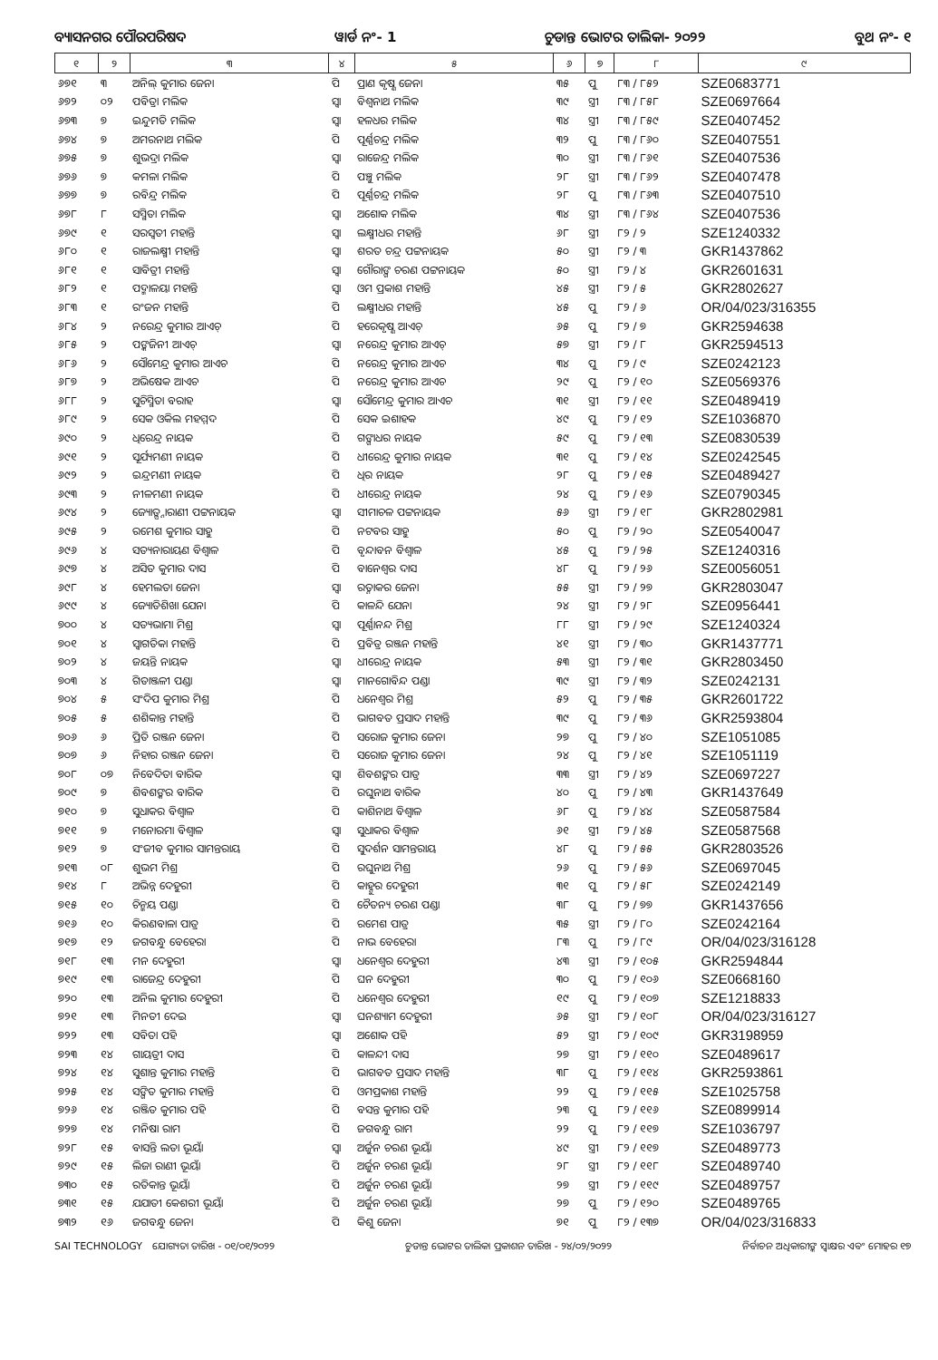ବ୍ୟାସନଗର ପୌରପରିଷଦ ୱାର୍ଡ ନଂ- 1 ଚୁଡାନ୍ତ ଭୋଟର ତାଲିକା- ୨୦୨୨ ବୁଥ ନଂ- ୧
| ୧ | ୨ | ୩ | ୪ | ୫ | ୬ | ୭ | ୮ | ୯ |
| --- | --- | --- | --- | --- | --- | --- | --- | --- |
| ୬୭୧ | ୩ | ଅନିଲ୍ କୁମାର ଜେନା | ପି | ପ୍ରାଣ କୃଷ୍ଣ ଜେନା | ୩୫ | ପୁ | ୮୩ / ୮୫୨ | SZE0683771 |
| ୬୭୨ | ୦୨ | ପବିତ୍ରା ମଲିକ | ସ୍ୱା | ବିଶ୍ୱନାଥ ମଲିକ | ୩୯ | ସ୍ତ୍ରୀ | ୮୩ / ୮୫୮ | SZE0697664 |
| ୬୭୩ | ୭ | ଇନ୍ଦୁମତି ମଲିକ | ସ୍ୱା | ହଳଧର ମଲିକ | ୩୪ | ସ୍ତ୍ରୀ | ୮୩ / ୮୫୯ | SZE0407452 |
| ୬୭୪ | ୭ | ଅମରନାଥ ମଲିକ | ପି | ପୂର୍ଣ୍ଣଚନ୍ଦ୍ର ମଲିକ | ୩୨ | ପୁ | ୮୩ / ୮୬୦ | SZE0407551 |
| ୬୭୫ | ୭ | ଶୁଭଦ୍ରା ମଲିକ | ସ୍ୱା | ରାଜେନ୍ଦ୍ର ମଲିକ | ୩୦ | ସ୍ତ୍ରୀ | ୮୩ / ୮୬୧ | SZE0407536 |
| ୬୭୬ | ୭ | କମଳା ମଲିକ | ପି | ପଞ୍ଚୁ ମଲିକ | ୨୮ | ସ୍ତ୍ରୀ | ୮୩ / ୮୬୨ | SZE0407478 |
| ୬୭୭ | ୭ | ରବିନ୍ଦ୍ର ମଲିକ | ପି | ପୂର୍ଣ୍ଣଚନ୍ଦ୍ର ମଲିକ | ୨୮ | ପୁ | ୮୩ / ୮୬୩ | SZE0407510 |
| ୬୭୮ | ୮ | ସସ୍ମିତା ମଲିକ | ସ୍ୱା | ଅଶୋକ ମଲିକ | ୩୪ | ସ୍ତ୍ରୀ | ୮୩ / ୮୬୪ | SZE0407536 |
| ୬୭୯ | ୧ | ସରସ୍ୱତୀ ମହାନ୍ତି | ସ୍ୱା | ଲକ୍ଷ୍ମୀଧର ମହାନ୍ତି | ୬୮ | ସ୍ତ୍ରୀ | ୮୨ / ୨ | SZE1240332 |
| ୬୮୦ | ୧ | ରାଜଲକ୍ଷ୍ମୀ ମହାନ୍ତି | ସ୍ୱା | ଶରତ ଚନ୍ଦ୍ର ପଟ୍ଟନାୟକ | ୫୦ | ସ୍ତ୍ରୀ | ୮୨ / ୩ | GKR1437862 |
| ୬୮୧ | ୧ | ସାବିତ୍ରୀ ମହାନ୍ତି | ସ୍ୱା | ଗୌରାଙ୍ଗ ଚରଣ ପଟ୍ଟନାୟକ | ୫୦ | ସ୍ତ୍ରୀ | ୮୨ / ୪ | GKR2601631 |
| ୬୮୨ | ୧ | ପଦ୍ମାଳୟା ମହାନ୍ତି | ସ୍ୱା | ଓମ ପ୍ରକାଶ ମହାନ୍ତି | ୪୫ | ସ୍ତ୍ରୀ | ୮୨ / ୫ | GKR2802627 |
| ୬୮୩ | ୧ | ରଂଜନ ମହାନ୍ତି | ପି | ଲକ୍ଷ୍ମୀଧର ମହାନ୍ତି | ୪୫ | ପୁ | ୮୨ / ୬ | OR/04/023/316355 |
| ୬୮୪ | ୨ | ନରେନ୍ଦ୍ର କୁମାର ଆଏଚ୍ | ପି | ହରେକୃଷ୍ଣ ଆଏଚ୍ | ୬୫ | ପୁ | ୮୨ / ୭ | GKR2594638 |
| ୬୮୫ | ୨ | ପଙ୍କଜିନୀ ଆଏଚ୍ | ସ୍ୱା | ନରେନ୍ଦ୍ର କୁମାର ଆଏଚ୍ | ୫୭ | ସ୍ତ୍ରୀ | ୮୨ / ୮ | GKR2594513 |
| ୬୮୬ | ୨ | ସୌମେନ୍ଦ୍ର କୁମାର ଆଏଚ | ପି | ନରେନ୍ଦ୍ର କୁମାର ଆଏଚ | ୩୪ | ପୁ | ୮୨ / ୯ | SZE0242123 |
| ୬୮୭ | ୨ | ଅଭିଷେକ ଆଏଚ | ପି | ନରେନ୍ଦ୍ର କୁମାର ଆଏଚ | ୨୯ | ପୁ | ୮୨ / ୧୦ | SZE0569376 |
| ୬୮୮ | ୨ | ସୁଚିସ୍ମିତା ବରାହ | ସ୍ୱା | ସୌମେନ୍ଦ୍ର କୁମାର ଆଏଚ | ୩୧ | ସ୍ତ୍ରୀ | ୮୨ / ୧୧ | SZE0489419 |
| ୬୮୯ | ୨ | ସେକ ଓକିଲ ମହମ୍ମଦ | ପି | ସେକ ଇଶାହକ | ୪୯ | ପୁ | ୮୨ / ୧୨ | SZE1036870 |
| ୬୯୦ | ୨ | ଧିରେନ୍ଦ୍ର ନାୟକ | ପି | ଗଙ୍ଗାଧର ନାୟକ | ୫୯ | ପୁ | ୮୨ / ୧୩ | SZE0830539 |
| ୬୯୧ | ୨ | ସୂର୍ଯ୍ୟମଣୀ ନାୟକ | ପି | ଧୀରେନ୍ଦ୍ର କୁମାର ନାୟକ | ୩୧ | ପୁ | ୮୨ / ୧୪ | SZE0242545 |
| ୬୯୨ | ୨ | ଇନ୍ଦ୍ରମଣୀ ନାୟକ | ପି | ଧିର ନାୟକ | ୨୮ | ପୁ | ୮୨ / ୧୫ | SZE0489427 |
| ୬୯୩ | ୨ | ନୀଳମଣୀ ନାୟକ | ପି | ଧୀରେନ୍ଦ୍ର ନାୟକ | ୨୪ | ପୁ | ୮୨ / ୧୬ | SZE0790345 |
| ୬୯୪ | ୨ | ଜ୍ୟୋତ୍ସ୍ନାରାଣୀ ପଟ୍ଟନାୟକ | ସ୍ୱା | ସୀମାଚଳ ପଟ୍ଟନାୟକ | ୫୬ | ସ୍ତ୍ରୀ | ୮୨ / ୧୮ | GKR2802981 |
| ୬୯୫ | ୨ | ରମେଶ କୁମାର ସାହୁ | ପି | ନଟବର ସାହୁ | ୫୦ | ପୁ | ୮୨ / ୨୦ | SZE0540047 |
| ୬୯୬ | ୪ | ସତ୍ୟନାରାୟଣ ବିଶ୍ୱାଳ | ପି | ବୃନ୍ଦାବନ ବିଶ୍ୱାଳ | ୪୫ | ପୁ | ୮୨ / ୨୫ | SZE1240316 |
| ୬୯୭ | ୪ | ଅସିତ କୁମାର ଦାସ | ପି | ବାନେଶ୍ୱର ଦାସ | ୪୮ | ପୁ | ୮୨ / ୨୬ | SZE0056051 |
| ୬୯୮ | ୪ | ହେମଲତା ଜେନା | ସ୍ୱା | ରତ୍ନାକର ଜେନା | ୫୫ | ସ୍ତ୍ରୀ | ୮୨ / ୨୭ | GKR2803047 |
| ୬୯୯ | ୪ | ଜ୍ୟୋତିଶିଖା ଯେନା | ପି | କାଳନ୍ଦି ଯେନା | ୨୪ | ସ୍ତ୍ରୀ | ୮୨ / ୨୮ | SZE0956441 |
| ୭୦୦ | ୪ | ସତ୍ୟଭାମା ମିଶ୍ର | ସ୍ୱା | ପୂର୍ଣ୍ଣାନନ୍ଦ ମିଶ୍ର | ୮୮ | ସ୍ତ୍ରୀ | ୮୨ / ୨୯ | SZE1240324 |
| ୭୦୧ | ୪ | ସ୍ୱାଗତିକା ମହାନ୍ତି | ପି | ପ୍ରବିତ୍ର ରଞ୍ଜନ ମହାନ୍ତି | ୪୧ | ସ୍ତ୍ରୀ | ୮୨ / ୩୦ | GKR1437771 |
| ୭୦୨ | ୪ | ଜୟନ୍ତି ନାୟକ | ସ୍ୱା | ଧୀରେନ୍ଦ୍ର ନାୟକ | ୫୩ | ସ୍ତ୍ରୀ | ୮୨ / ୩୧ | GKR2803450 |
| ୭୦୩ | ୪ | ଗିତାଞ୍ଜଳୀ ପଣ୍ଡା | ସ୍ୱା | ମାନଗୋବିନ୍ଦ ପଣ୍ଡା | ୩୯ | ସ୍ତ୍ରୀ | ୮୨ / ୩୨ | SZE0242131 |
| ୭୦୪ | ୫ | ସଂଦିପ କୁମାର ମିଶ୍ର | ପି | ଧନେଶ୍ୱର ମିଶ୍ର | ୫୨ | ପୁ | ୮୨ / ୩୫ | GKR2601722 |
| ୭୦୫ | ୫ | ଶଶିକାନ୍ତ ମହାନ୍ତି | ପି | ଭାଗବତ ପ୍ରସାଦ ମହାନ୍ତି | ୩୯ | ପୁ | ୮୨ / ୩୬ | GKR2593804 |
| ୭୦୬ | ୬ | ପ୍ରିତି ରଞ୍ଜନ ଜେନା | ପି | ସରୋଜ କୁମାର ଜେନା | ୨୭ | ପୁ | ୮୨ / ୪୦ | SZE1051085 |
| ୭୦୭ | ୬ | ନିହାର ରଞ୍ଜନ ଜେନା | ପି | ସରୋଜ କୁମାର ଜେନା | ୨୪ | ପୁ | ୮୨ / ୪୧ | SZE1051119 |
| ୭୦୮ | ୦୭ | ନିବେଦିତା ବାରିକ | ସ୍ୱା | ଶିବଶଙ୍କର ପାତ୍ର | ୩୩ | ସ୍ତ୍ରୀ | ୮୨ / ୪୨ | SZE0697227 |
| ୭୦୯ | ୭ | ଶିବଶଙ୍କର ବାରିକ | ପି | ରଘୁନାଥ ବାରିକ | ୪୦ | ପୁ | ୮୨ / ୪୩ | GKR1437649 |
| ୭୧୦ | ୭ | ସୁଧାକର ବିଶ୍ୱାଳ | ପି | କାଶିନାଥ ବିଶ୍ୱାଳ | ୬୮ | ପୁ | ୮୨ / ୪୪ | SZE0587584 |
| ୭୧୧ | ୭ | ମନୋରମା ବିଶ୍ୱାଳ | ସ୍ୱା | ସୁଧାକର ବିଶ୍ୱାଳ | ୬୧ | ସ୍ତ୍ରୀ | ୮୨ / ୪୫ | SZE0587568 |
| ୭୧୨ | ୭ | ସଂଜୀବ କୁମାର ସାମନ୍ତରାୟ | ପି | ସୁଦର୍ଶନ ସାମନ୍ତରାୟ | ୪୮ | ପୁ | ୮୨ / ୫୫ | GKR2803526 |
| ୭୧୩ | ୦୮ | ଶୁଭମ ମିଶ୍ର | ପି | ରଘୁନାଥ ମିଶ୍ର | ୨୬ | ପୁ | ୮୨ / ୫୬ | SZE0697045 |
| ୭୧୪ | ୮ | ଅଭିନ୍ନ ଦେହୁରୀ | ପି | କାହ୍ନୁର ଦେହୁରୀ | ୩୧ | ପୁ | ୮୨ / ୫୮ | SZE0242149 |
| ୭୧୫ | ୧୦ | ଚିନ୍ମୟ ପଣ୍ଡା | ପି | ଚୈତନ୍ୟ ଚରଣ ପଣ୍ଡା | ୩୮ | ପୁ | ୮୨ / ୭୭ | GKR1437656 |
| ୭୧୬ | ୧୦ | କିରଣବାଳା ପାତ୍ର | ପି | ରମେଶ ପାତ୍ର | ୩୫ | ସ୍ତ୍ରୀ | ୮୨ / ୮୦ | SZE0242164 |
| ୭୧୭ | ୧୨ | ଜଗବନ୍ଧୁ ବେହେରା | ପି | ନାଭ ବେହେରା | ୮୩ | ପୁ | ୮୨ / ୮୯ | OR/04/023/316128 |
| ୭୧୮ | ୧୩ | ମନ ଦେହୁରୀ | ସ୍ୱା | ଧନେଶ୍ୱର ଦେହୁରୀ | ୪୩ | ସ୍ତ୍ରୀ | ୮୨ / ୧୦୫ | GKR2594844 |
| ୭୧୯ | ୧୩ | ରାଜେନ୍ଦ୍ର ଦେହୁରୀ | ପି | ଘନ ଦେହୁରୀ | ୩୦ | ପୁ | ୮୨ / ୧୦୬ | SZE0668160 |
| ୭୨୦ | ୧୩ | ଅନିଲ କୁମାର ଦେହୁରୀ | ପି | ଧନେଶ୍ୱର ଦେହୁରୀ | ୧୯ | ପୁ | ୮୨ / ୧୦୭ | SZE1218833 |
| ୭୨୧ | ୧୩ | ମିନତୀ ଦେଇ | ସ୍ୱା | ଘନଶ୍ୟାମ ଦେହୁରୀ | ୬୫ | ସ୍ତ୍ରୀ | ୮୨ / ୧୦୮ | OR/04/023/316127 |
| ୭୨୨ | ୧୩ | ସବିତା ପହି | ସ୍ୱା | ଅଶୋକ ପହି | ୫୨ | ସ୍ତ୍ରୀ | ୮୨ / ୧୦୯ | GKR3198959 |
| ୭୨୩ | ୧୪ | ଗାୟତ୍ରୀ ଦାସ | ପି | କାଳନ୍ଦୀ ଦାସ | ୨୭ | ସ୍ତ୍ରୀ | ୮୨ / ୧୧୦ | SZE0489617 |
| ୭୨୪ | ୧୪ | ସୁଶାନ୍ତ କୁମାର ମହାନ୍ତି | ପି | ଭାଗବତ ପ୍ରସାଦ ମହାନ୍ତି | ୩୮ | ପୁ | ୮୨ / ୧୧୪ | GKR2593861 |
| ୭୨୫ | ୧୪ | ସଙ୍ଗିତ କୁମାର ମହାନ୍ତି | ପି | ଓମପ୍ରକାଶ ମହାନ୍ତି | ୨୨ | ପୁ | ୮୨ / ୧୧୫ | SZE1025758 |
| ୭୨୬ | ୧୪ | ରଞ୍ଜିତ କୁମାର ପହି | ପି | ବସନ୍ତ କୁମାର ପହି | ୨୩ | ପୁ | ୮୨ / ୧୧୬ | SZE0899914 |
| ୭୨୭ | ୧୪ | ମନିଷା ରାମ | ପି | ଜଗବନ୍ଧୁ ରାମ | ୨୨ | ପୁ | ୮୨ / ୧୧୭ | SZE1036797 |
| ୭୨୮ | ୧୫ | ବାସନ୍ତି ଲତା ଭୂୟାଁ | ସ୍ୱା | ଅର୍ଜୁନ ଚରଣ ଭୂୟାଁ | ୪୯ | ସ୍ତ୍ରୀ | ୮୨ / ୧୧୭ | SZE0489773 |
| ୭୨୯ | ୧୫ | ଲିଜା ରାଣୀ ଭୂୟାଁ | ପି | ଅର୍ଜୁନ ଚରଣ ଭୂୟାଁ | ୨୮ | ସ୍ତ୍ରୀ | ୮୨ / ୧୧୮ | SZE0489740 |
| ୭୩୦ | ୧୫ | ରତିକାନ୍ତ ଭୂୟାଁ | ପି | ଅର୍ଜୁନ ଚରଣ ଭୂୟାଁ | ୨୭ | ସ୍ତ୍ରୀ | ୮୨ / ୧୧୯ | SZE0489757 |
| ୭୩୧ | ୧୫ | ଯଯାତୀ କେଶରୀ ଭୂୟାଁ | ପି | ଅର୍ଜୁନ ଚରଣ ଭୂୟାଁ | ୨୭ | ପୁ | ୮୨ / ୧୨୦ | SZE0489765 |
| ୭୩୨ | ୧୬ | ଜଗବନ୍ଧୁ ଜେନା | ପି | କିଶୁ ଜେନା | ୭୧ | ପୁ | ୮୨ / ୧୩୭ | OR/04/023/316833 |
SAI TECHNOLOGY ଯୋଗ୍ୟତା ତାରିଖ - ୦୧/୦୧/୨୦୨୨ ଚୁଡାନ୍ତ ଭୋଟର ତାଲିକା ପ୍ରକାଶନ ତାରିଖ - ୨୪/୦୨/୨୦୨୨ ନିର୍ବାଚନ ଅଧିକାରୀଙ୍କ ସ୍ୱାକ୍ଷର ଏବଂ ମୋହର ୧୭